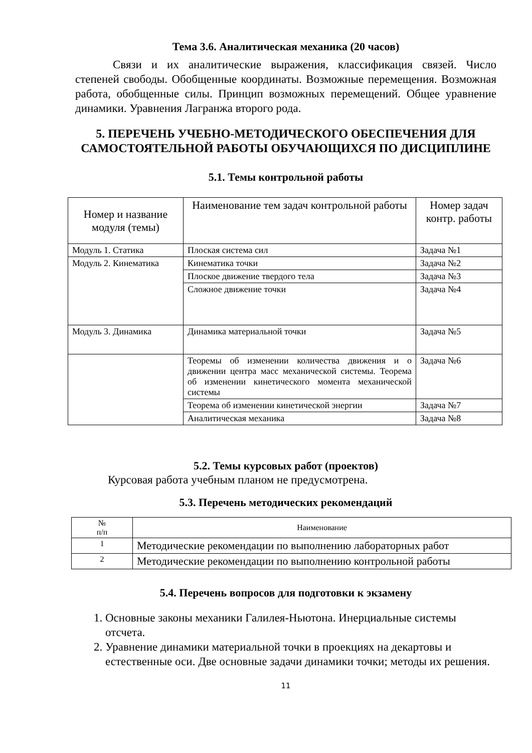Тема 3.6. Аналитическая механика (20 часов)
Связи и их аналитические выражения, классификация связей. Число степеней свободы. Обобщенные координаты. Возможные перемещения. Возможная работа, обобщенные силы. Принцип возможных перемещений. Общее уравнение динамики. Уравнения Лагранжа второго рода.
5. ПЕРЕЧЕНЬ УЧЕБНО-МЕТОДИЧЕСКОГО ОБЕСПЕЧЕНИЯ ДЛЯ САМОСТОЯТЕЛЬНОЙ РАБОТЫ ОБУЧАЮЩИХСЯ ПО ДИСЦИПЛИНЕ
5.1. Темы контрольной работы
| Номер и название модуля (темы) | Наименование тем задач контрольной работы | Номер задач контр. работы |
| --- | --- | --- |
| Модуль 1. Статика | Плоская система сил | Задача №1 |
| Модуль 2. Кинематика | Кинематика точки | Задача №2 |
| | Плоское движение твердого тела | Задача №3 |
| | Сложное движение точки | Задача №4 |
| Модуль 3. Динамика | Динамика материальной точки | Задача №5 |
| | Теоремы об изменении количества движения и о движении центра масс механической системы. Теорема об изменении кинетического момента механической системы | Задача №6 |
| | Теорема об изменении кинетической энергии | Задача №7 |
| | Аналитическая механика | Задача №8 |
5.2. Темы курсовых работ (проектов)
Курсовая работа учебным планом не предусмотрена.
5.3. Перечень методических рекомендаций
| № п/п | Наименование |
| --- | --- |
| 1 | Методические рекомендации по выполнению лабораторных работ |
| 2 | Методические рекомендации по выполнению контрольной работы |
5.4. Перечень вопросов для подготовки к экзамену
1. Основные законы механики Галилея-Ньютона. Инерциальные системы отсчета.
2. Уравнение динамики материальной точки в проекциях на декартовы и естественные оси. Две основные задачи динамики точки; методы их решения.
11